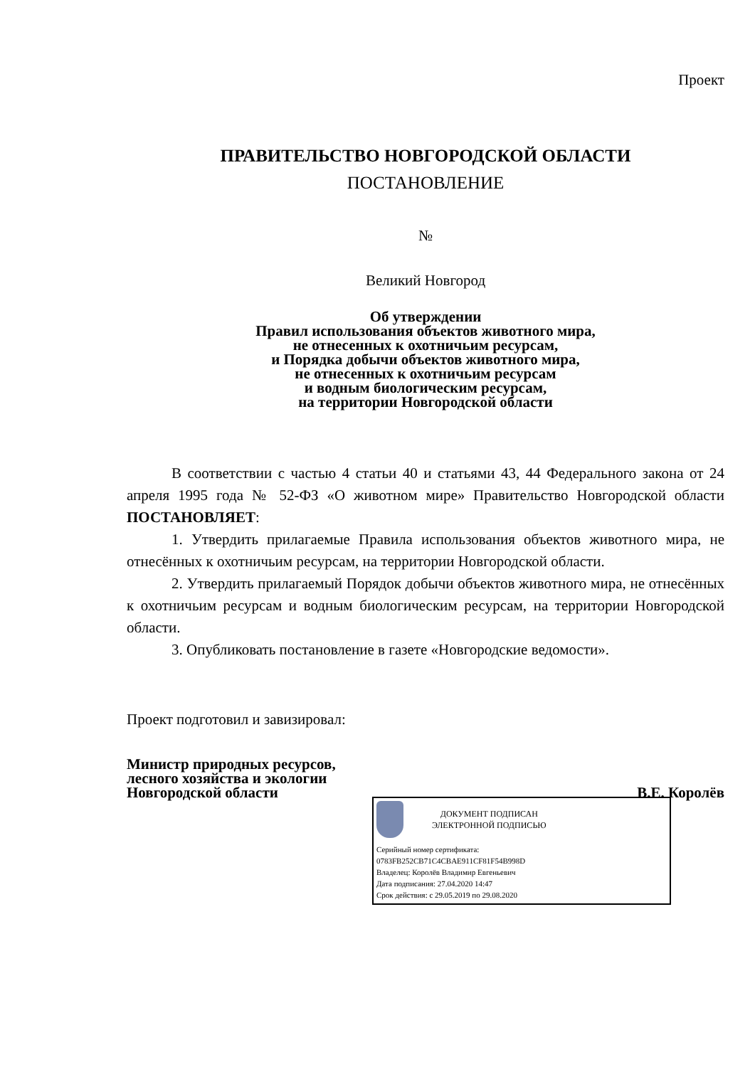Проект
ПРАВИТЕЛЬСТВО НОВГОРОДСКОЙ ОБЛАСТИ
ПОСТАНОВЛЕНИЕ
№
Великий Новгород
Об утверждении
Правил использования объектов животного мира,
не отнесенных к охотничьим ресурсам,
и Порядка добычи объектов животного мира,
не отнесенных к охотничьим ресурсам
и водным биологическим ресурсам,
на территории Новгородской области
В соответствии с частью 4 статьи 40 и статьями 43, 44 Федерального закона от 24 апреля 1995 года № 52-ФЗ «О животном мире» Правительство Новгородской области ПОСТАНОВЛЯЕТ:
1. Утвердить прилагаемые Правила использования объектов животного мира, не отнесённых к охотничьим ресурсам, на территории Новгородской области.
2. Утвердить прилагаемый Порядок добычи объектов животного мира, не отнесённых к охотничьим ресурсам и водным биологическим ресурсам, на территории Новгородской области.
3. Опубликовать постановление в газете «Новгородские ведомости».
Проект подготовил и завизировал:
Министр природных ресурсов,
лесного хозяйства и экологии
Новгородской области
В.Е. Королёв
ДОКУМЕНТ ПОДПИСАН
ЭЛЕКТРОННОЙ ПОДПИСЬЮ
Серийный номер сертификата:
0783FB252CB71C4CBAE911CF81F54B998D
Владелец: Королёв Владимир Евгеньевич
Дата подписания: 27.04.2020 14:47
Срок действия: с 29.05.2019 по 29.08.2020